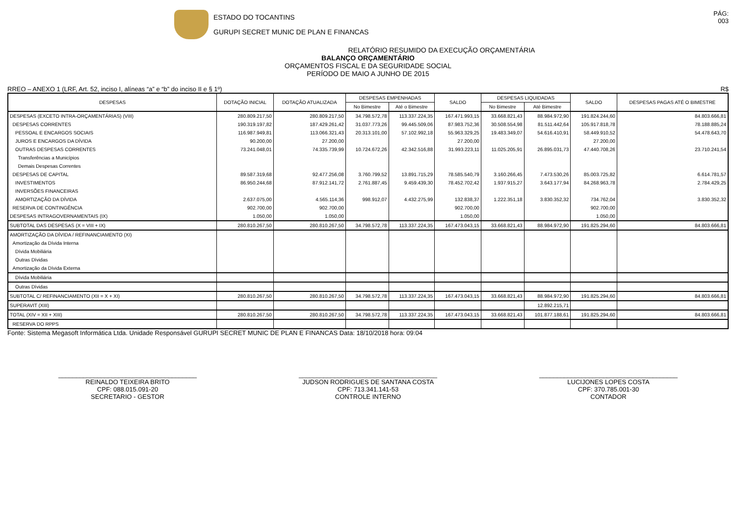ESTADO DO TOCANTINS
GURUPI SECRET MUNIC DE PLAN E FINANCAS
PÁG:
003
RELATÓRIO RESUMIDO DA EXECUÇÃO ORÇAMENTÁRIA
BALANÇO ORÇAMENTÁRIO
ORÇAMENTOS FISCAL E DA SEGURIDADE SOCIAL
PERÍODO DE MAIO A JUNHO DE 2015
RREO – ANEXO 1 (LRF, Art. 52, inciso I, alíneas “a” e “b” do inciso II e § 1º) R$
| DESPESAS | DOTAÇÃO INICIAL | DOTAÇÃO ATUALIZADA | DESPESAS EMPENHADAS | | SALDO | DESPESAS LIQUIDADAS | | SALDO | DESPESAS PAGAS ATÉ O BIMESTRE |
| --- | --- | --- | --- | --- | --- | --- | --- | --- | --- |
| | | | No Bimestre | Até o Bimestre | | No Bimestre | Até Bimestre | | |
| DESPESAS (EXCETO INTRA-ORÇAMENTÁRIAS) (VIII) | 280.809.217,50 | 280.809.217,50 | 34.798.572,78 | 113.337.224,35 | 167.471.993,15 | 33.668.821,43 | 88.984.972,90 | 191.824.244,60 | 84.803.666,81 |
| DESPESAS CORRENTES | 190.319.197,82 | 187.429.261,42 | 31.037.773,26 | 99.445.509,06 | 87.983.752,36 | 30.508.554,98 | 81.511.442,64 | 105.917.818,78 | 78.188.885,24 |
| PESSOAL E ENCARGOS SOCIAIS | 116.987.949,81 | 113.066.321,43 | 20.313.101,00 | 57.102.992,18 | 55.963.329,25 | 19.483.349,07 | 54.616.410,91 | 58.449.910,52 | 54.478.643,70 |
| JUROS E ENCARGOS DA DÍVIDA | 90.200,00 | 27.200,00 | | | 27.200,00 | | | 27.200,00 | |
| OUTRAS DESPESAS CORRENTES | 73.241.048,01 | 74.335.739,99 | 10.724.672,26 | 42.342.516,88 | 31.993.223,11 | 11.025.205,91 | 26.895.031,73 | 47.440.708,26 | 23.710.241,54 |
| Transferências a Municípios | | | | | | | | | |
| Demais Despesas Correntes | | | | | | | | | |
| DESPESAS DE CAPITAL | 89.587.319,68 | 92.477.256,08 | 3.760.799,52 | 13.891.715,29 | 78.585.540,79 | 3.160.266,45 | 7.473.530,26 | 85.003.725,82 | 6.614.781,57 |
| INVESTIMENTOS | 86.950.244,68 | 87.912.141,72 | 2.761.887,45 | 9.459.439,30 | 78.452.702,42 | 1.937.915,27 | 3.643.177,94 | 84.268.963,78 | 2.784.429,25 |
| INVERSÕES FINANCEIRAS | | | | | | | | | |
| AMORTIZAÇÃO DA DÍVIDA | 2.637.075,00 | 4.565.114,36 | 998.912,07 | 4.432.275,99 | 132.838,37 | 1.222.351,18 | 3.830.352,32 | 734.762,04 | 3.830.352,32 |
| RESERVA DE CONTINGÊNCIA | 902.700,00 | 902.700,00 | | | 902.700,00 | | | 902.700,00 | |
| DESPESAS INTRAGOVERNAMENTAIS (IX) | 1.050,00 | 1.050,00 | | | 1.050,00 | | | 1.050,00 | |
| SUBTOTAL DAS DESPESAS (X = VIII + IX) | 280.810.267,50 | 280.810.267,50 | 34.798.572,78 | 113.337.224,35 | 167.473.043,15 | 33.668.821,43 | 88.984.972,90 | 191.825.294,60 | 84.803.666,81 |
| AMORTIZAÇÃO DA DÍVIDA / REFINANCIAMENTO (XI) | | | | | | | | | |
| Amortização da Dívida Interna | | | | | | | | | |
| Dívida Mobiliária | | | | | | | | | |
| Outras Dívidas | | | | | | | | | |
| Amortização da Dívida Externa | | | | | | | | | |
| Dívida Mobiliária | | | | | | | | | |
| Outras Dívidas | | | | | | | | | |
| SUBTOTAL C/ REFINANCIAMENTO (XII = X + XI) | 280.810.267,50 | 280.810.267,50 | 34.798.572,78 | 113.337.224,35 | 167.473.043,15 | 33.668.821,43 | 88.984.972,90 | 191.825.294,60 | 84.803.666,81 |
| SUPERAVIT (XIII) | | | | | | | 12.892.215,71 | | |
| TOTAL (XIV = XII + XIII) | 280.810.267,50 | 280.810.267,50 | 34.798.572,78 | 113.337.224,35 | 167.473.043,15 | 33.668.821,43 | 101.877.188,61 | 191.825.294,60 | 84.803.666,81 |
| RESERVA DO RPPS | | | | | | | | | |
Fonte: Sistema Megasoft Informática Ltda. Unidade Responsável GURUPI SECRET MUNIC DE PLAN E FINANCAS Data: 18/10/2018 hora: 09:04
_______________________________________
REINALDO TEIXEIRA BRITO
CPF: 088.015.091-20
SECRETARIO - GESTOR
_______________________________________
JUDSON RODRIGUES DE SANTANA COSTA
CPF: 713.341.141-53
CONTROLE INTERNO
_______________________________________
LUCIJONES LOPES COSTA
CPF: 370.785.001-30
CONTADOR